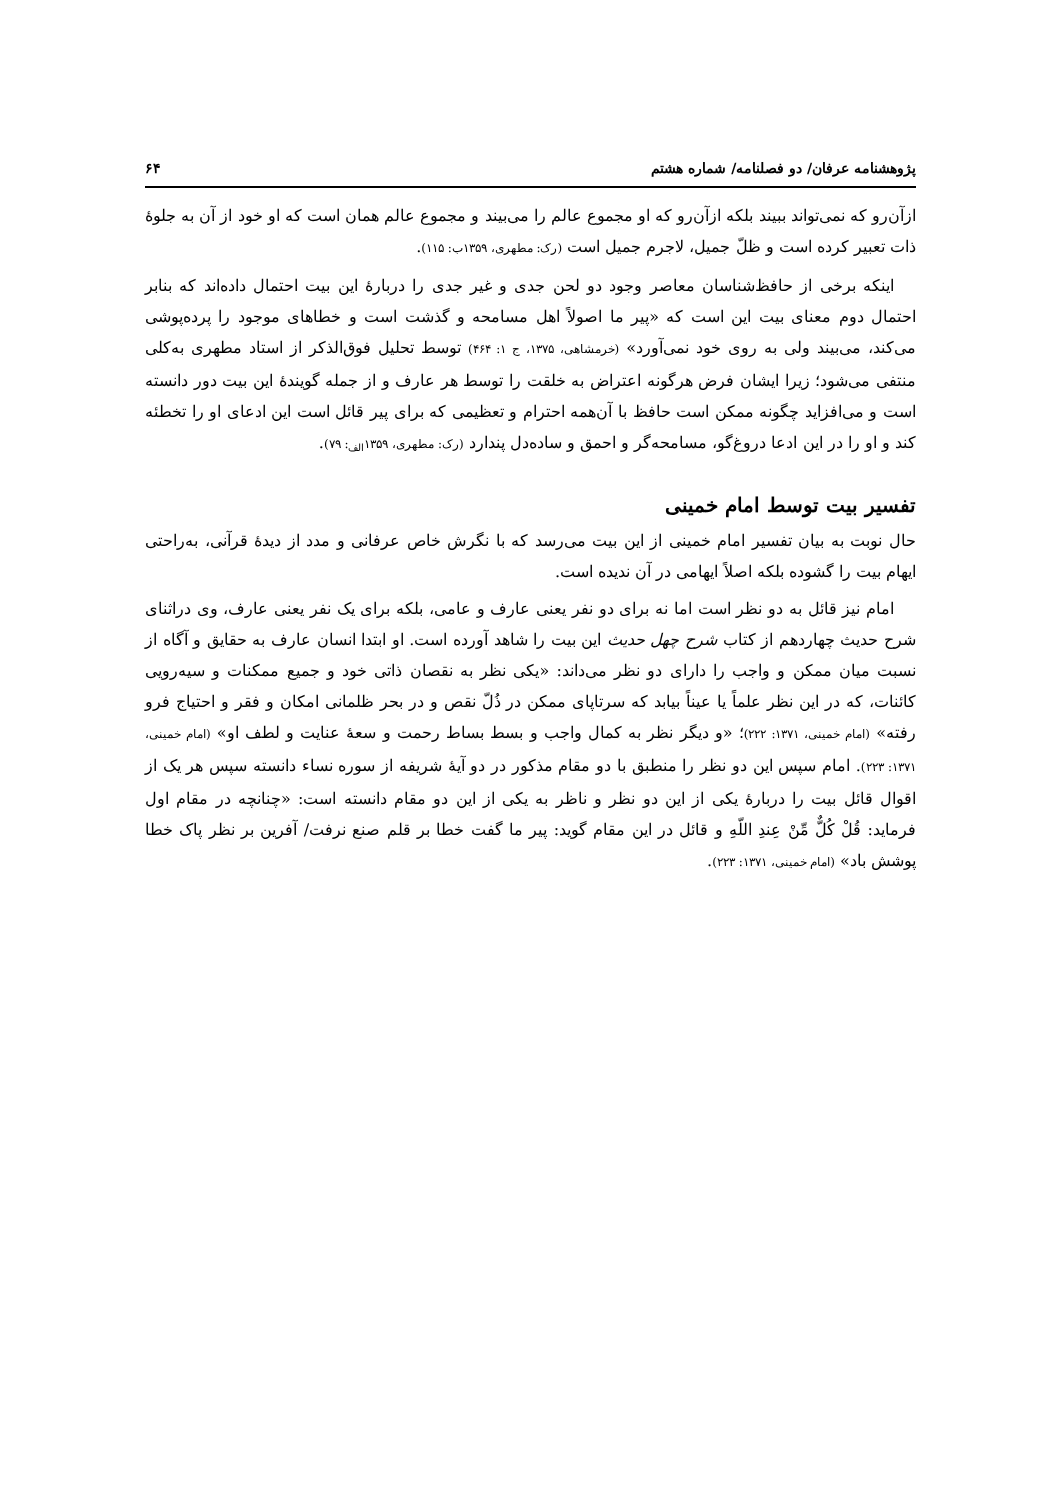پژوهشنامه عرفان/ دو فصلنامه/ شماره هشتم ۶۴
ازآن‌رو که نمی‌تواند ببیند بلکه ازآن‌رو که او مجموع عالم را می‌بیند و مجموع عالم همان است که او خود از آن به جلوهٔ ذات تعبیر کرده است و ظلّ جمیل، لاجرم جمیل است (رک: مطهری، ۱۳۵۹ب: ۱۱۵).
اینکه برخی از حافظ‌شناسان معاصر وجود دو لحن جدی و غیر جدی را دربارهٔ این بیت احتمال داده‌اند که بنابر احتمال دوم معنای بیت این است که «پیر ما اصولاً اهل مسامحه و گذشت است و خطاهای موجود را پرده‌پوشی می‌کند، می‌بیند ولی به روی خود نمی‌آورد» (خرمشاهی، ۱۳۷۵، ج ۱: ۴۶۴) توسط تحلیل فوق‌الذکر از استاد مطهری به‌کلی منتفی می‌شود؛ زیرا ایشان فرض هرگونه اعتراض به خلقت را توسط هر عارف و از جمله گویندهٔ این بیت دور دانسته است و می‌افزاید چگونه ممکن است حافظ با آن‌همه احترام و تعظیمی که برای پیر قائل است این ادعای او را تخطئه کند و او را در این ادعا دروغ‌گو، مسامحه‌گر و احمق و ساده‌دل پندارد (رک: مطهری، ۱۳۵۹<sub>الف</sub>: ۷۹).
تفسیر بیت توسط امام خمینی
حال نوبت به بیان تفسیر امام خمینی از این بیت می‌رسد که با نگرش خاص عرفانی و مدد از دیدهٔ قرآنی، به‌راحتی ایهام بیت را گشوده بلکه اصلاً ایهامی در آن ندیده است.
امام نیز قائل به دو نظر است اما نه برای دو نفر یعنی عارف و عامی، بلکه برای یک نفر یعنی عارف، وی دراثنای شرح حدیث چهاردهم از کتاب شرح چهل حدیث این بیت را شاهد آورده است. او ابتدا انسان عارف به حقایق و آگاه از نسبت میان ممکن و واجب را دارای دو نظر می‌داند: «یکی نظر به نقصان ذاتی خود و جمیع ممکنات و سیه‌رویی کائنات، که در این نظر علماً یا عیناً بیابد که سرتاپای ممکن در ذُلّ نقص و در بحر ظلمانی امکان و فقر و احتیاج فرو رفته» (امام خمینی، ۱۳۷۱: ۲۲۲)؛ «و دیگر نظر به کمال واجب و بسط بساط رحمت و سعهٔ عنایت و لطف او» (امام خمینی، ۱۳۷۱: ۲۲۳). امام سپس این دو نظر را منطبق با دو مقام مذکور در دو آیهٔ شریفه از سوره نساء دانسته سپس هر یک از اقوال قائل بیت را دربارهٔ یکی از این دو نظر و ناظر به یکی از این دو مقام دانسته است: «چنانچه در مقام اول فرماید: قُلْ کُلٌّ مِّنْ عِندِ اللّهِ و قائل در این مقام گوید: پیر ما گفت خطا بر قلم صنع نرفت/ آفرین بر نظر پاک خطا پوشش باد» (امام خمینی، ۱۳۷۱: ۲۲۳).